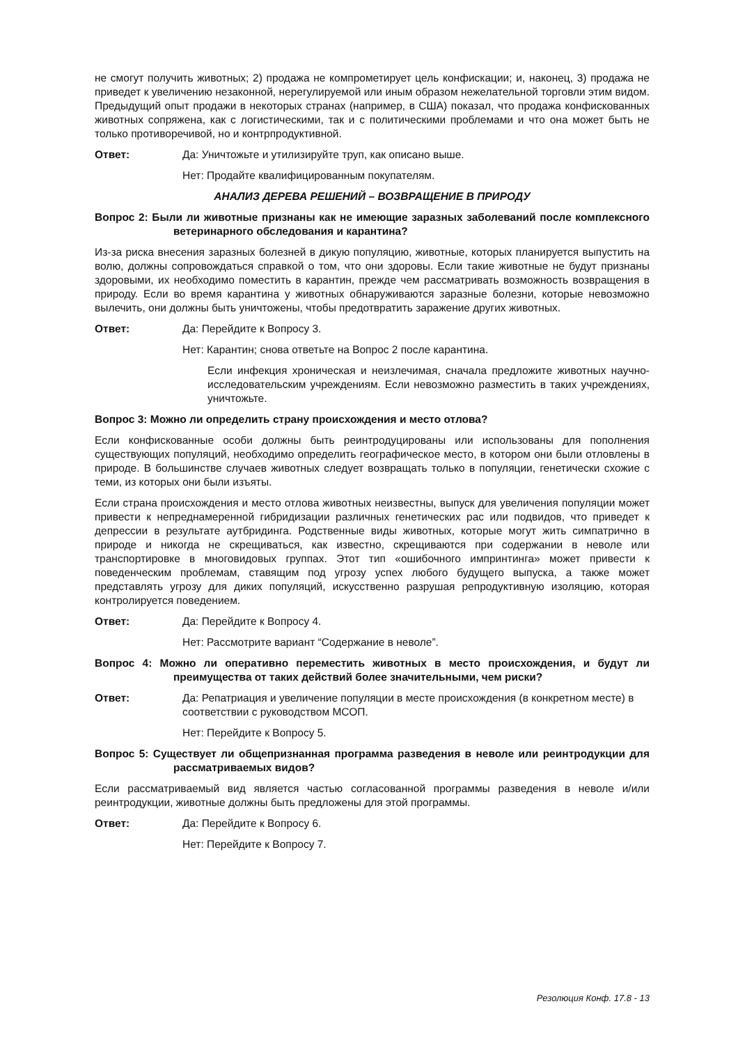не смогут получить животных; 2) продажа не компрометирует цель конфискации; и, наконец, 3) продажа не приведет к увеличению незаконной, нерегулируемой или иным образом нежелательной торговли этим видом. Предыдущий опыт продажи в некоторых странах (например, в США) показал, что продажа конфискованных животных сопряжена, как с логистическими, так и с политическими проблемами и что она может быть не только противоречивой, но и контрпродуктивной.
Ответ: Да: Уничтожьте и утилизируйте труп, как описано выше.
Нет: Продайте квалифицированным покупателям.
АНАЛИЗ ДЕРЕВА РЕШЕНИЙ – ВОЗВРАЩЕНИЕ В ПРИРОДУ
Вопрос 2: Были ли животные признаны как не имеющие заразных заболеваний после комплексного ветеринарного обследования и карантина?
Из-за риска внесения заразных болезней в дикую популяцию, животные, которых планируется выпустить на волю, должны сопровождаться справкой о том, что они здоровы. Если такие животные не будут признаны здоровыми, их необходимо поместить в карантин, прежде чем рассматривать возможность возвращения в природу. Если во время карантина у животных обнаруживаются заразные болезни, которые невозможно вылечить, они должны быть уничтожены, чтобы предотвратить заражение других животных.
Ответ: Да: Перейдите к Вопросу 3.
Нет: Карантин; снова ответьте на Вопрос 2 после карантина.
Если инфекция хроническая и неизлечимая, сначала предложите животных научно-исследовательским учреждениям. Если невозможно разместить в таких учреждениях, уничтожьте.
Вопрос 3: Можно ли определить страну происхождения и место отлова?
Если конфискованные особи должны быть реинтродуцированы или использованы для пополнения существующих популяций, необходимо определить географическое место, в котором они были отловлены в природе. В большинстве случаев животных следует возвращать только в популяции, генетически схожие с теми, из которых они были изъяты.
Если страна происхождения и место отлова животных неизвестны, выпуск для увеличения популяции может привести к непреднамеренной гибридизации различных генетических рас или подвидов, что приведет к депрессии в результате аутбридинга. Родственные виды животных, которые могут жить симпатрично в природе и никогда не скрещиваться, как известно, скрещиваются при содержании в неволе или транспортировке в многовидовых группах. Этот тип «ошибочного импринтинга» может привести к поведенческим проблемам, ставящим под угрозу успех любого будущего выпуска, а также может представлять угрозу для диких популяций, искусственно разрушая репродуктивную изоляцию, которая контролируется поведением.
Ответ: Да: Перейдите к Вопросу 4.
Нет: Рассмотрите вариант “Содержание в неволе”.
Вопрос 4: Можно ли оперативно переместить животных в место происхождения, и будут ли преимущества от таких действий более значительными, чем риски?
Ответ: Да: Репатриация и увеличение популяции в месте происхождения (в конкретном месте) в соответствии с руководством МСОП.
Нет: Перейдите к Вопросу 5.
Вопрос 5: Существует ли общепризнанная программа разведения в неволе или реинтродукции для рассматриваемых видов?
Если рассматриваемый вид является частью согласованной программы разведения в неволе и/или реинтродукции, животные должны быть предложены для этой программы.
Ответ: Да: Перейдите к Вопросу 6.
Нет: Перейдите к Вопросу 7.
Резолюция Конф. 17.8 - 13